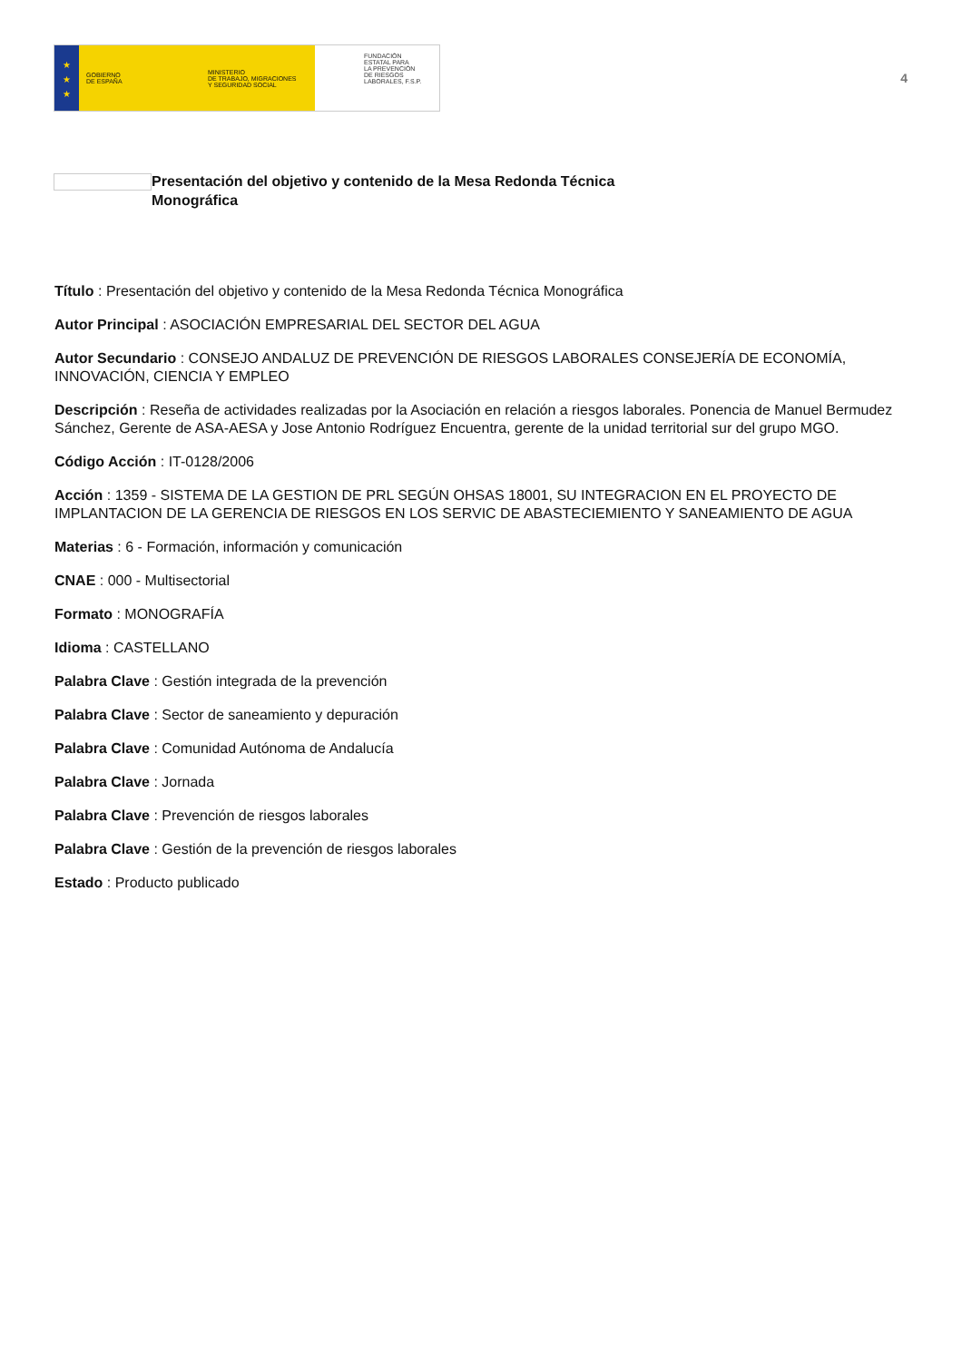★
★
★
GOBIERNO
DE ESPAÑA
MINISTERIO
DE TRABAJO, MIGRACIONES
Y SEGURIDAD SOCIAL
FUNDACIÓN
ESTATAL PARA
LA PREVENCIÓN
DE RIESGOS
LABORALES, F.S.P.
4
Presentación del objetivo y contenido de la Mesa Redonda Técnica Monográfica
Título : Presentación del objetivo y contenido de la Mesa Redonda Técnica Monográfica
Autor Principal : ASOCIACIÓN EMPRESARIAL DEL SECTOR DEL AGUA
Autor Secundario : CONSEJO ANDALUZ DE PREVENCIÓN DE RIESGOS LABORALES CONSEJERÍA DE ECONOMÍA, INNOVACIÓN, CIENCIA Y EMPLEO
Descripción : Reseña de actividades realizadas por la Asociación en relación a riesgos laborales. Ponencia de Manuel Bermudez Sánchez, Gerente de ASA-AESA y Jose Antonio Rodríguez Encuentra, gerente de la unidad territorial sur del grupo MGO.
Código Acción : IT-0128/2006
Acción : 1359 - SISTEMA DE LA GESTION DE PRL SEGÚN OHSAS 18001, SU INTEGRACION EN EL PROYECTO DE IMPLANTACION DE LA GERENCIA DE RIESGOS EN LOS SERVIC DE ABASTECIEMIENTO Y SANEAMIENTO DE AGUA
Materias : 6 - Formación, información y comunicación
CNAE : 000 - Multisectorial
Formato : MONOGRAFÍA
Idioma : CASTELLANO
Palabra Clave : Gestión integrada de la prevención
Palabra Clave : Sector de saneamiento y depuración
Palabra Clave : Comunidad Autónoma de Andalucía
Palabra Clave : Jornada
Palabra Clave : Prevención de riesgos laborales
Palabra Clave : Gestión de la prevención de riesgos laborales
Estado : Producto publicado